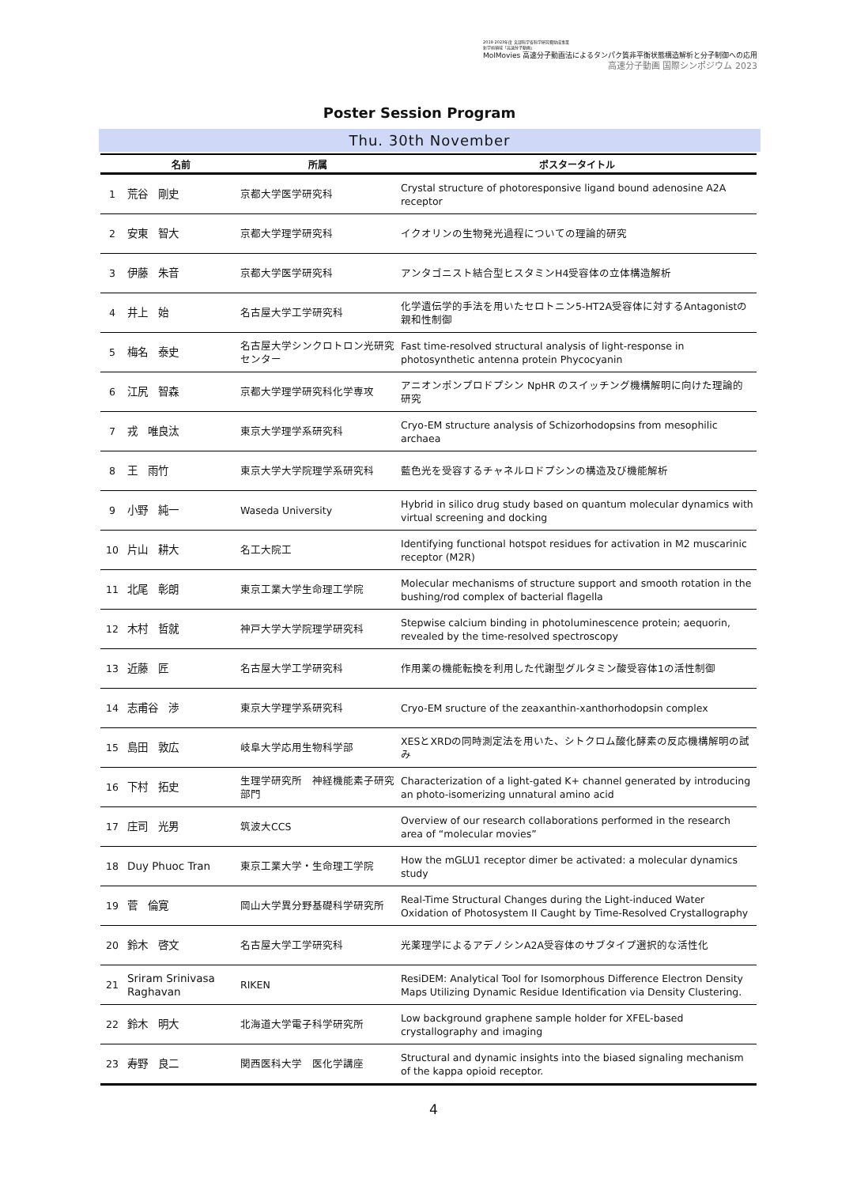2019-2023年度 文部科学省科学研究費助成事業
新学術領域「高速分子動画」
MolMovies 高速分子動画法によるタンパク質非平衡状態構造解析と分子制御への応用
高速分子動画 国際シンポジウム 2023
Poster Session Program
Thu. 30th November
| | 名前 | 所属 | ポスタータイトル |
| --- | --- | --- | --- |
| 1 | 荒谷 剛史 | 京都大学医学研究科 | Crystal structure of photoresponsive ligand bound adenosine A2A receptor |
| 2 | 安東 智大 | 京都大学理学研究科 | イクオリンの生物発光過程についての理論的研究 |
| 3 | 伊藤 朱音 | 京都大学医学研究科 | アンタゴニスト結合型ヒスタミンH4受容体の立体構造解析 |
| 4 | 井上 始 | 名古屋大学工学研究科 | 化学遺伝学的手法を用いたセロトニン5-HT2A受容体に対するAntagonistの親和性制御 |
| 5 | 梅名 泰史 | 名古屋大学シンクロトロン光研究センター | Fast time-resolved structural analysis of light-response in photosynthetic antenna protein Phycocyanin |
| 6 | 江尻 智森 | 京都大学理学研究科化学専攻 | アニオンポンプロドプシン NpHR のスイッチング機構解明に向けた理論的研究 |
| 7 | 戎 唯良汰 | 東京大学理学系研究科 | Cryo-EM structure analysis of Schizorhodopsins from mesophilic archaea |
| 8 | 王 雨竹 | 東京大学大学院理学系研究科 | 藍色光を受容するチャネルロドプシンの構造及び機能解析 |
| 9 | 小野 純一 | Waseda University | Hybrid in silico drug study based on quantum molecular dynamics with virtual screening and docking |
| 10 | 片山 耕大 | 名工大院工 | Identifying functional hotspot residues for activation in M2 muscarinic receptor (M2R) |
| 11 | 北尾 彰朗 | 東京工業大学生命理工学院 | Molecular mechanisms of structure support and smooth rotation in the bushing/rod complex of bacterial flagella |
| 12 | 木村 哲就 | 神戸大学大学院理学研究科 | Stepwise calcium binding in photoluminescence protein; aequorin, revealed by the time-resolved spectroscopy |
| 13 | 近藤 匠 | 名古屋大学工学研究科 | 作用薬の機能転換を利用した代謝型グルタミン酸受容体1の活性制御 |
| 14 | 志甫谷 渉 | 東京大学理学系研究科 | Cryo-EM sructure of the zeaxanthin-xanthorhodopsin complex |
| 15 | 島田 敦広 | 岐阜大学応用生物科学部 | XESとXRDの同時測定法を用いた、シトクロム酸化酵素の反応機構解明の試み |
| 16 | 下村 拓史 | 生理学研究所 神経機能素子研究部門 | Characterization of a light-gated K+ channel generated by introducing an photo-isomerizing unnatural amino acid |
| 17 | 庄司 光男 | 筑波大CCS | Overview of our research collaborations performed in the research area of “molecular movies” |
| 18 | Duy Phuoc Tran | 東京工業大学・生命理工学院 | How the mGLU1 receptor dimer be activated: a molecular dynamics study |
| 19 | 菅 倫寛 | 岡山大学異分野基礎科学研究所 | Real-Time Structural Changes during the Light-induced Water Oxidation of Photosystem II Caught by Time-Resolved Crystallography |
| 20 | 鈴木 啓文 | 名古屋大学工学研究科 | 光薬理学によるアデノシンA2A受容体のサブタイプ選択的な活性化 |
| 21 | Sriram Srinivasa Raghavan | RIKEN | ResiDEM: Analytical Tool for Isomorphous Difference Electron Density Maps Utilizing Dynamic Residue Identification via Density Clustering. |
| 22 | 鈴木 明大 | 北海道大学電子科学研究所 | Low background graphene sample holder for XFEL-based crystallography and imaging |
| 23 | 寿野 良二 | 関西医科大学 医化学講座 | Structural and dynamic insights into the biased signaling mechanism of the kappa opioid receptor. |
4